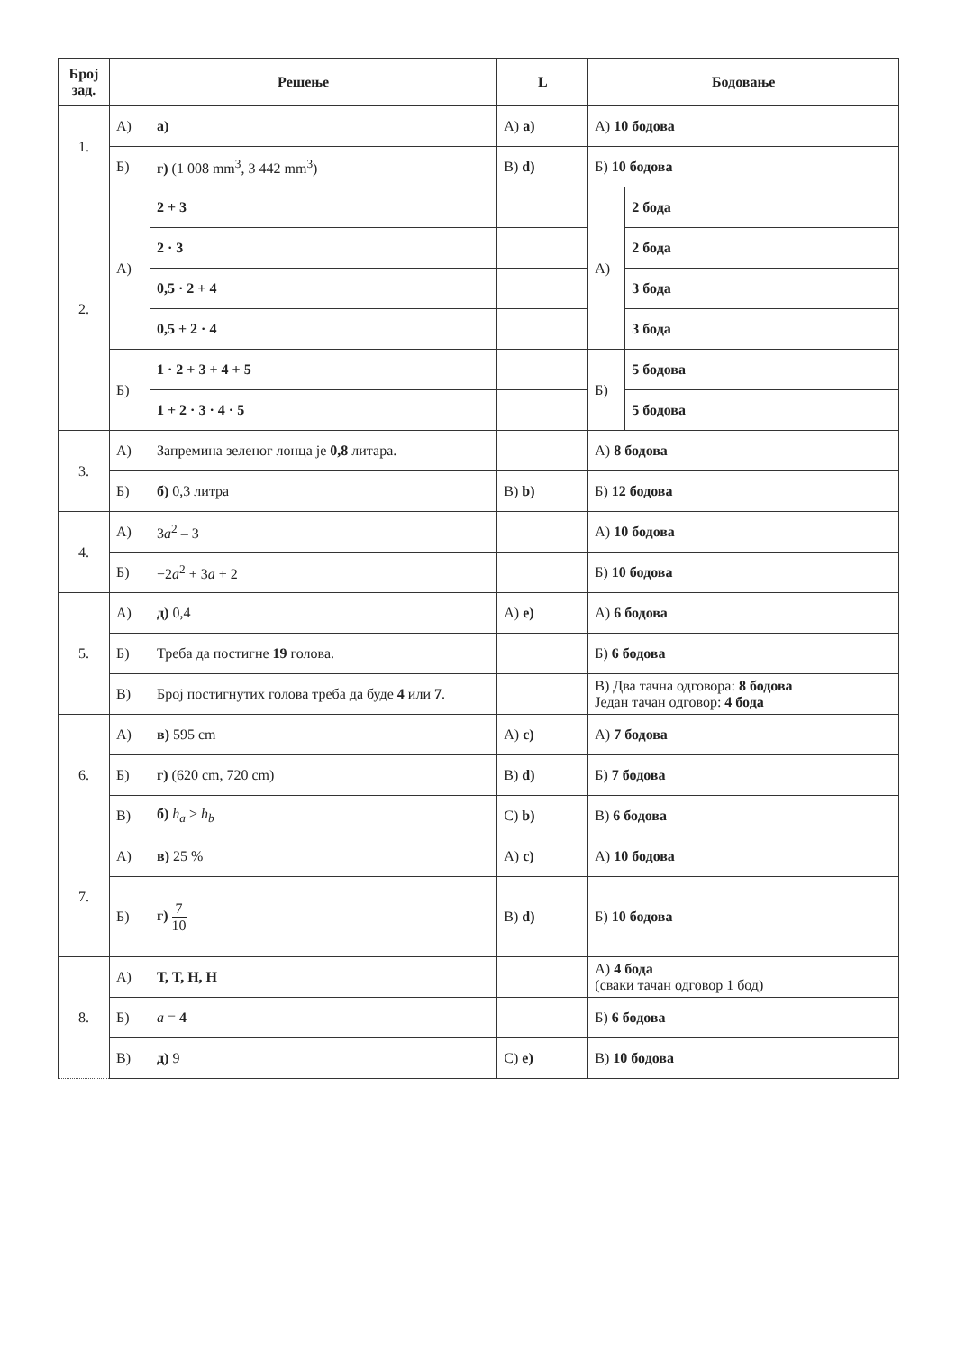| Број зад. | Решење | | L | Бодовање | |
| --- | --- | --- | --- | --- | --- |
| 1. | А) | а) | A) a) | А) 10 бодова | |
| | Б) | г) (1 008 mm<sup>3</sup>, 3 442 mm<sup>3</sup>) | B) d) | Б) 10 бодова | |
| 2. | А) | 2 + 3 | | А) | 2 бода |
| | | 2 · 3 | | | 2 бода |
| | | 0,5 · 2 + 4 | | | 3 бода |
| | | 0,5 + 2 · 4 | | | 3 бода |
| | Б) | 1 · 2 + 3 + 4 + 5 | | Б) | 5 бодова |
| | | 1 + 2 · 3 · 4 · 5 | | | 5 бодова |
| 3. | А) | Запремина зеленог лонца је 0,8 литара. | | А) 8 бодова | |
| | Б) | б) 0,3 литра | B) b) | Б) 12 бодова | |
| 4. | А) | 3 a<sup>2</sup> – 3 | | А) 10 бодова | |
| | Б) | −2 a<sup>2</sup> + 3 a + 2 | | Б) 10 бодова | |
| 5. | А) | д) 0,4 | A) e) | А) 6 бодова | |
| | Б) | Треба да постигне 19 голова. | | Б) 6 бодова | |
| | В) | Број постигнутих голова треба да буде 4 или 7 . | | В) Два тачна одговора: 8 бодова Један тачан одговор: 4 бода | |
| 6. | А) | в) 595 cm | A) c) | А) 7 бодова | |
| | Б) | г) (620 cm, 720 cm) | B) d) | Б) 7 бодова | |
| | В) | б) h<sub>a</sub> > h<sub>b</sub> | C) b) | В) 6 бодова | |
| 7. | А) | в) 25 % | A) c) | А) 10 бодова | |
| | Б) | г) 7 10 | B) d) | Б) 10 бодова | |
| 8. | А) | Т, Т, Н, Н | | А) 4 бода (сваки тачан одговор 1 бод) | |
| | Б) | a = 4 | | Б) 6 бодова | |
| | В) | д) 9 | C) e) | В) 10 бодова | |